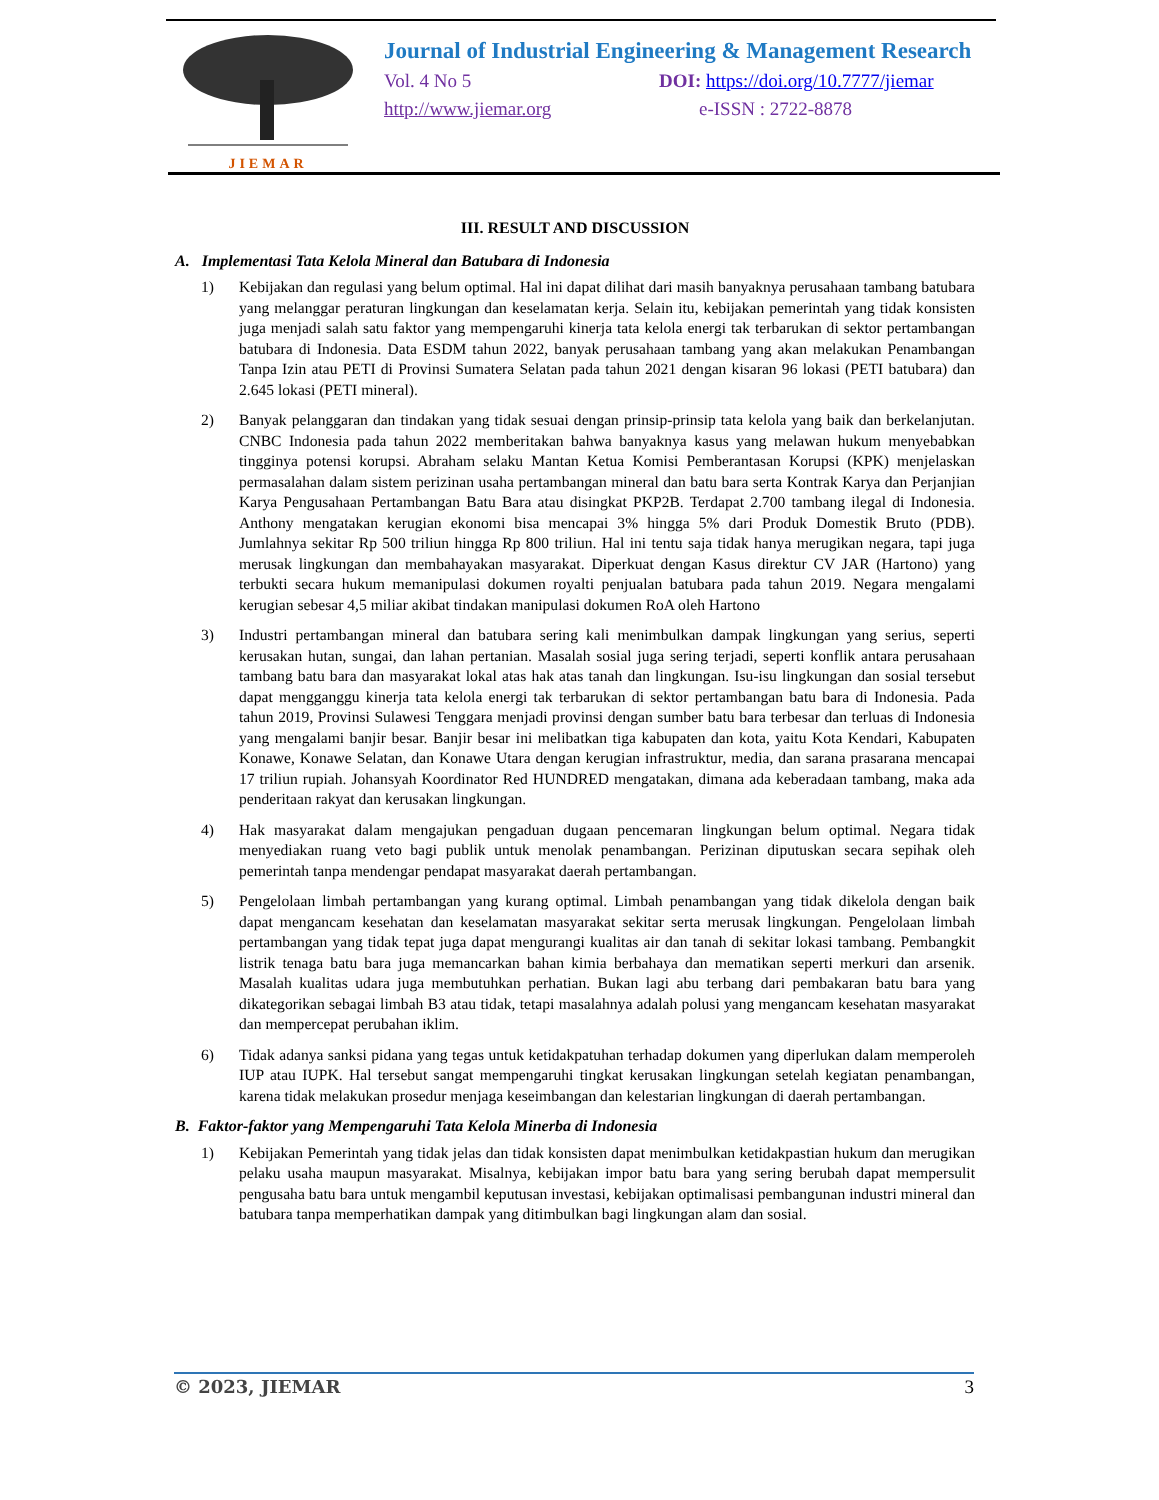JIEMAR
Journal of Industrial Engineering & Management Research
Vol. 4 No 5 DOI: https://doi.org/10.7777/jiemar
http://www.jiemar.org e-ISSN : 2722-8878
III. RESULT AND DISCUSSION
A. Implementasi Tata Kelola Mineral dan Batubara di Indonesia
1) Kebijakan dan regulasi yang belum optimal. Hal ini dapat dilihat dari masih banyaknya perusahaan tambang batubara yang melanggar peraturan lingkungan dan keselamatan kerja. Selain itu, kebijakan pemerintah yang tidak konsisten juga menjadi salah satu faktor yang mempengaruhi kinerja tata kelola energi tak terbarukan di sektor pertambangan batubara di Indonesia. Data ESDM tahun 2022, banyak perusahaan tambang yang akan melakukan Penambangan Tanpa Izin atau PETI di Provinsi Sumatera Selatan pada tahun 2021 dengan kisaran 96 lokasi (PETI batubara) dan 2.645 lokasi (PETI mineral).
2) Banyak pelanggaran dan tindakan yang tidak sesuai dengan prinsip-prinsip tata kelola yang baik dan berkelanjutan. CNBC Indonesia pada tahun 2022 memberitakan bahwa banyaknya kasus yang melawan hukum menyebabkan tingginya potensi korupsi. Abraham selaku Mantan Ketua Komisi Pemberantasan Korupsi (KPK) menjelaskan permasalahan dalam sistem perizinan usaha pertambangan mineral dan batu bara serta Kontrak Karya dan Perjanjian Karya Pengusahaan Pertambangan Batu Bara atau disingkat PKP2B. Terdapat 2.700 tambang ilegal di Indonesia. Anthony mengatakan kerugian ekonomi bisa mencapai 3% hingga 5% dari Produk Domestik Bruto (PDB). Jumlahnya sekitar Rp 500 triliun hingga Rp 800 triliun. Hal ini tentu saja tidak hanya merugikan negara, tapi juga merusak lingkungan dan membahayakan masyarakat. Diperkuat dengan Kasus direktur CV JAR (Hartono) yang terbukti secara hukum memanipulasi dokumen royalti penjualan batubara pada tahun 2019. Negara mengalami kerugian sebesar 4,5 miliar akibat tindakan manipulasi dokumen RoA oleh Hartono
3) Industri pertambangan mineral dan batubara sering kali menimbulkan dampak lingkungan yang serius, seperti kerusakan hutan, sungai, dan lahan pertanian. Masalah sosial juga sering terjadi, seperti konflik antara perusahaan tambang batu bara dan masyarakat lokal atas hak atas tanah dan lingkungan. Isu-isu lingkungan dan sosial tersebut dapat mengganggu kinerja tata kelola energi tak terbarukan di sektor pertambangan batu bara di Indonesia. Pada tahun 2019, Provinsi Sulawesi Tenggara menjadi provinsi dengan sumber batu bara terbesar dan terluas di Indonesia yang mengalami banjir besar. Banjir besar ini melibatkan tiga kabupaten dan kota, yaitu Kota Kendari, Kabupaten Konawe, Konawe Selatan, dan Konawe Utara dengan kerugian infrastruktur, media, dan sarana prasarana mencapai 17 triliun rupiah. Johansyah Koordinator Red HUNDRED mengatakan, dimana ada keberadaan tambang, maka ada penderitaan rakyat dan kerusakan lingkungan.
4) Hak masyarakat dalam mengajukan pengaduan dugaan pencemaran lingkungan belum optimal. Negara tidak menyediakan ruang veto bagi publik untuk menolak penambangan. Perizinan diputuskan secara sepihak oleh pemerintah tanpa mendengar pendapat masyarakat daerah pertambangan.
5) Pengelolaan limbah pertambangan yang kurang optimal. Limbah penambangan yang tidak dikelola dengan baik dapat mengancam kesehatan dan keselamatan masyarakat sekitar serta merusak lingkungan. Pengelolaan limbah pertambangan yang tidak tepat juga dapat mengurangi kualitas air dan tanah di sekitar lokasi tambang. Pembangkit listrik tenaga batu bara juga memancarkan bahan kimia berbahaya dan mematikan seperti merkuri dan arsenik. Masalah kualitas udara juga membutuhkan perhatian. Bukan lagi abu terbang dari pembakaran batu bara yang dikategorikan sebagai limbah B3 atau tidak, tetapi masalahnya adalah polusi yang mengancam kesehatan masyarakat dan mempercepat perubahan iklim.
6) Tidak adanya sanksi pidana yang tegas untuk ketidakpatuhan terhadap dokumen yang diperlukan dalam memperoleh IUP atau IUPK. Hal tersebut sangat mempengaruhi tingkat kerusakan lingkungan setelah kegiatan penambangan, karena tidak melakukan prosedur menjaga keseimbangan dan kelestarian lingkungan di daerah pertambangan.
B. Faktor-faktor yang Mempengaruhi Tata Kelola Minerba di Indonesia
1) Kebijakan Pemerintah yang tidak jelas dan tidak konsisten dapat menimbulkan ketidakpastian hukum dan merugikan pelaku usaha maupun masyarakat. Misalnya, kebijakan impor batu bara yang sering berubah dapat mempersulit pengusaha batu bara untuk mengambil keputusan investasi, kebijakan optimalisasi pembangunan industri mineral dan batubara tanpa memperhatikan dampak yang ditimbulkan bagi lingkungan alam dan sosial.
© 2023, JIEMAR 3